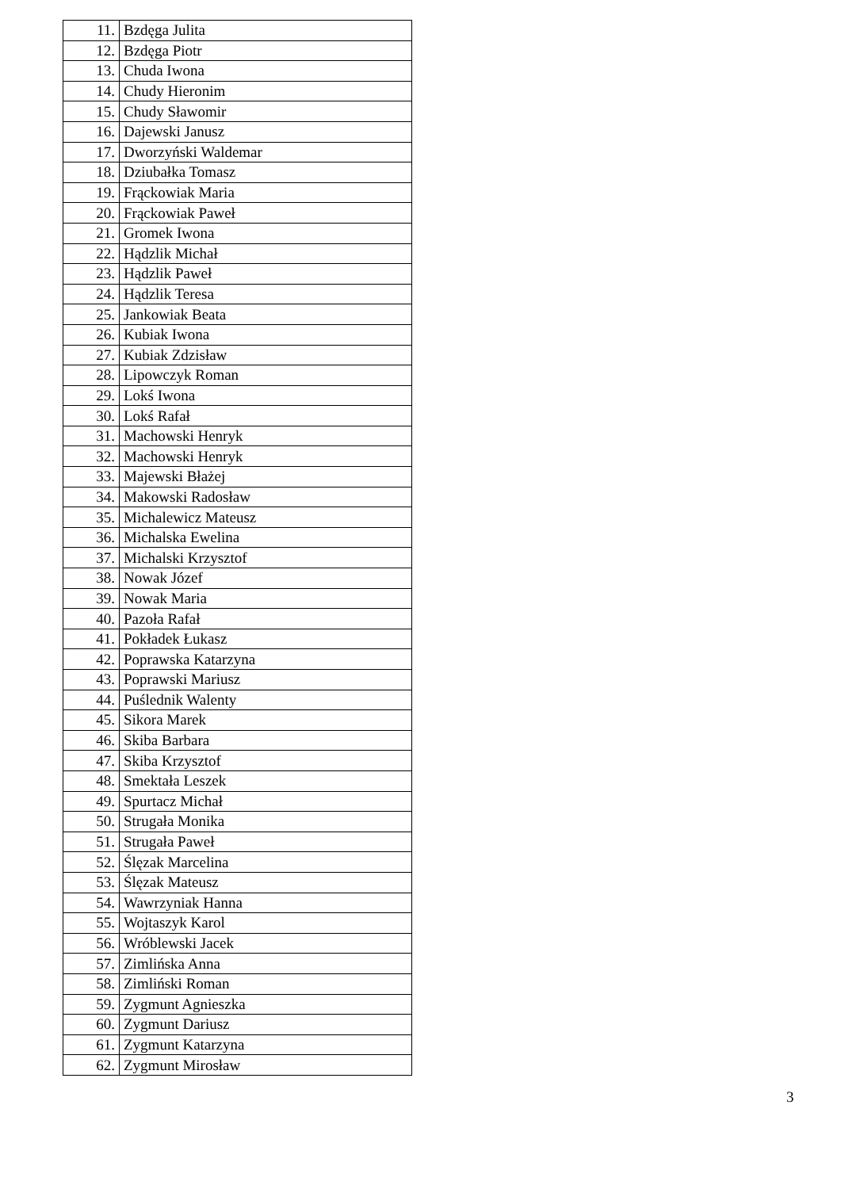| 11. | Bzdęga Julita |
| 12. | Bzdęga Piotr |
| 13. | Chuda Iwona |
| 14. | Chudy Hieronim |
| 15. | Chudy Sławomir |
| 16. | Dajewski Janusz |
| 17. | Dworzyński Waldemar |
| 18. | Dziubałka Tomasz |
| 19. | Frąckowiak Maria |
| 20. | Frąckowiak Paweł |
| 21. | Gromek Iwona |
| 22. | Hądzlik Michał |
| 23. | Hądzlik Paweł |
| 24. | Hądzlik Teresa |
| 25. | Jankowiak Beata |
| 26. | Kubiak Iwona |
| 27. | Kubiak Zdzisław |
| 28. | Lipowczyk Roman |
| 29. | Lokś Iwona |
| 30. | Lokś Rafał |
| 31. | Machowski Henryk |
| 32. | Machowski Henryk |
| 33. | Majewski Błażej |
| 34. | Makowski Radosław |
| 35. | Michalewicz Mateusz |
| 36. | Michalska Ewelina |
| 37. | Michalski Krzysztof |
| 38. | Nowak Józef |
| 39. | Nowak Maria |
| 40. | Pazoła Rafał |
| 41. | Pokładek Łukasz |
| 42. | Poprawska Katarzyna |
| 43. | Poprawski Mariusz |
| 44. | Puślednik Walenty |
| 45. | Sikora Marek |
| 46. | Skiba Barbara |
| 47. | Skiba Krzysztof |
| 48. | Smektała Leszek |
| 49. | Spurtacz Michał |
| 50. | Strugała Monika |
| 51. | Strugała Paweł |
| 52. | Ślęzak Marcelina |
| 53. | Ślęzak Mateusz |
| 54. | Wawrzyniak Hanna |
| 55. | Wojtaszyk Karol |
| 56. | Wróblewski Jacek |
| 57. | Zimlińska Anna |
| 58. | Zimliński Roman |
| 59. | Zygmunt Agnieszka |
| 60. | Zygmunt Dariusz |
| 61. | Zygmunt Katarzyna |
| 62. | Zygmunt Mirosław |
3